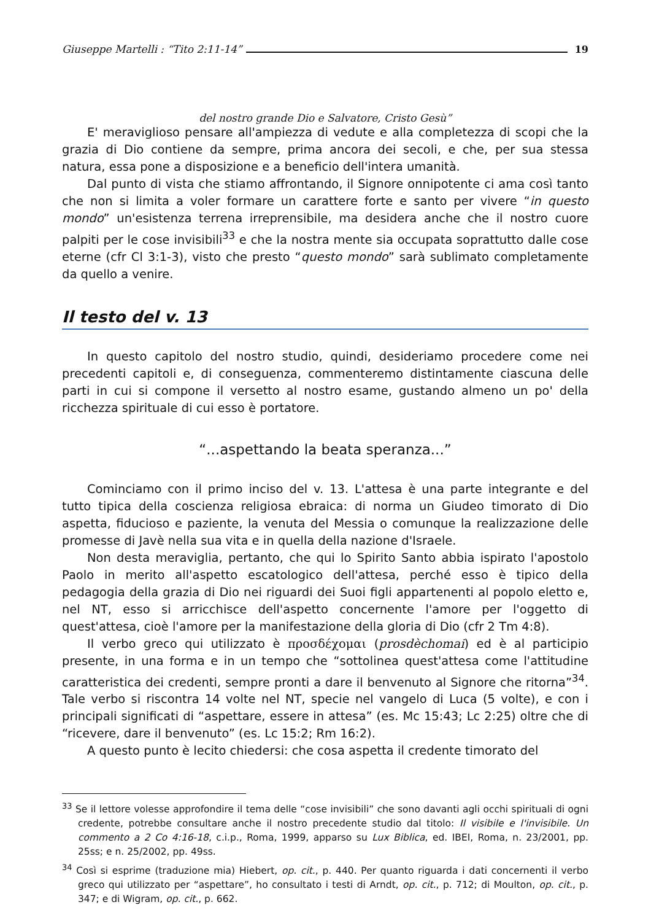Giuseppe Martelli : “Tito 2:11-14” 19
del nostro grande Dio e Salvatore, Cristo Gesù”
E' meraviglioso pensare all'ampiezza di vedute e alla completezza di scopi che la grazia di Dio contiene da sempre, prima ancora dei secoli, e che, per sua stessa natura, essa pone a disposizione e a beneficio dell'intera umanità.
Dal punto di vista che stiamo affrontando, il Signore onnipotente ci ama così tanto che non si limita a voler formare un carattere forte e santo per vivere “in questo mondo” un'esistenza terrena irreprensibile, ma desidera anche che il nostro cuore palpiti per le cose invisibili<sup>33</sup> e che la nostra mente sia occupata soprattutto dalle cose eterne (cfr Cl 3:1-3), visto che presto “questo mondo” sarà sublimato completamente da quello a venire.
Il testo del v. 13
In questo capitolo del nostro studio, quindi, desideriamo procedere come nei precedenti capitoli e, di conseguenza, commenteremo distintamente ciascuna delle parti in cui si compone il versetto al nostro esame, gustando almeno un po' della ricchezza spirituale di cui esso è portatore.
“...aspettando la beata speranza...”
Cominciamo con il primo inciso del v. 13. L'attesa è una parte integrante e del tutto tipica della coscienza religiosa ebraica: di norma un Giudeo timorato di Dio aspetta, fiducioso e paziente, la venuta del Messia o comunque la realizzazione delle promesse di Javè nella sua vita e in quella della nazione d'Israele.
Non desta meraviglia, pertanto, che qui lo Spirito Santo abbia ispirato l'apostolo Paolo in merito all'aspetto escatologico dell'attesa, perché esso è tipico della pedagogia della grazia di Dio nei riguardi dei Suoi figli appartenenti al popolo eletto e, nel NT, esso si arricchisce dell'aspetto concernente l'amore per l'oggetto di quest'attesa, cioè l'amore per la manifestazione della gloria di Dio (cfr 2 Tm 4:8).
Il verbo greco qui utilizzato è προσδέχομαι (prosdèchomai) ed è al participio presente, in una forma e in un tempo che “sottolinea quest'attesa come l'attitudine caratteristica dei credenti, sempre pronti a dare il benvenuto al Signore che ritorna”<sup>34</sup>. Tale verbo si riscontra 14 volte nel NT, specie nel vangelo di Luca (5 volte), e con i principali significati di “aspettare, essere in attesa” (es. Mc 15:43; Lc 2:25) oltre che di “ricevere, dare il benvenuto” (es. Lc 15:2; Rm 16:2).
A questo punto è lecito chiedersi: che cosa aspetta il credente timorato del
<sup>33</sup> Se il lettore volesse approfondire il tema delle “cose invisibili” che sono davanti agli occhi spirituali di ogni credente, potrebbe consultare anche il nostro precedente studio dal titolo: Il visibile e l'invisibile. Un commento a 2 Co 4:16-18, c.i.p., Roma, 1999, apparso su Lux Biblica, ed. IBEI, Roma, n. 23/2001, pp. 25ss; e n. 25/2002, pp. 49ss.
<sup>34</sup> Così si esprime (traduzione mia) Hiebert, op. cit., p. 440. Per quanto riguarda i dati concernenti il verbo greco qui utilizzato per “aspettare”, ho consultato i testi di Arndt, op. cit., p. 712; di Moulton, op. cit., p. 347; e di Wigram, op. cit., p. 662.